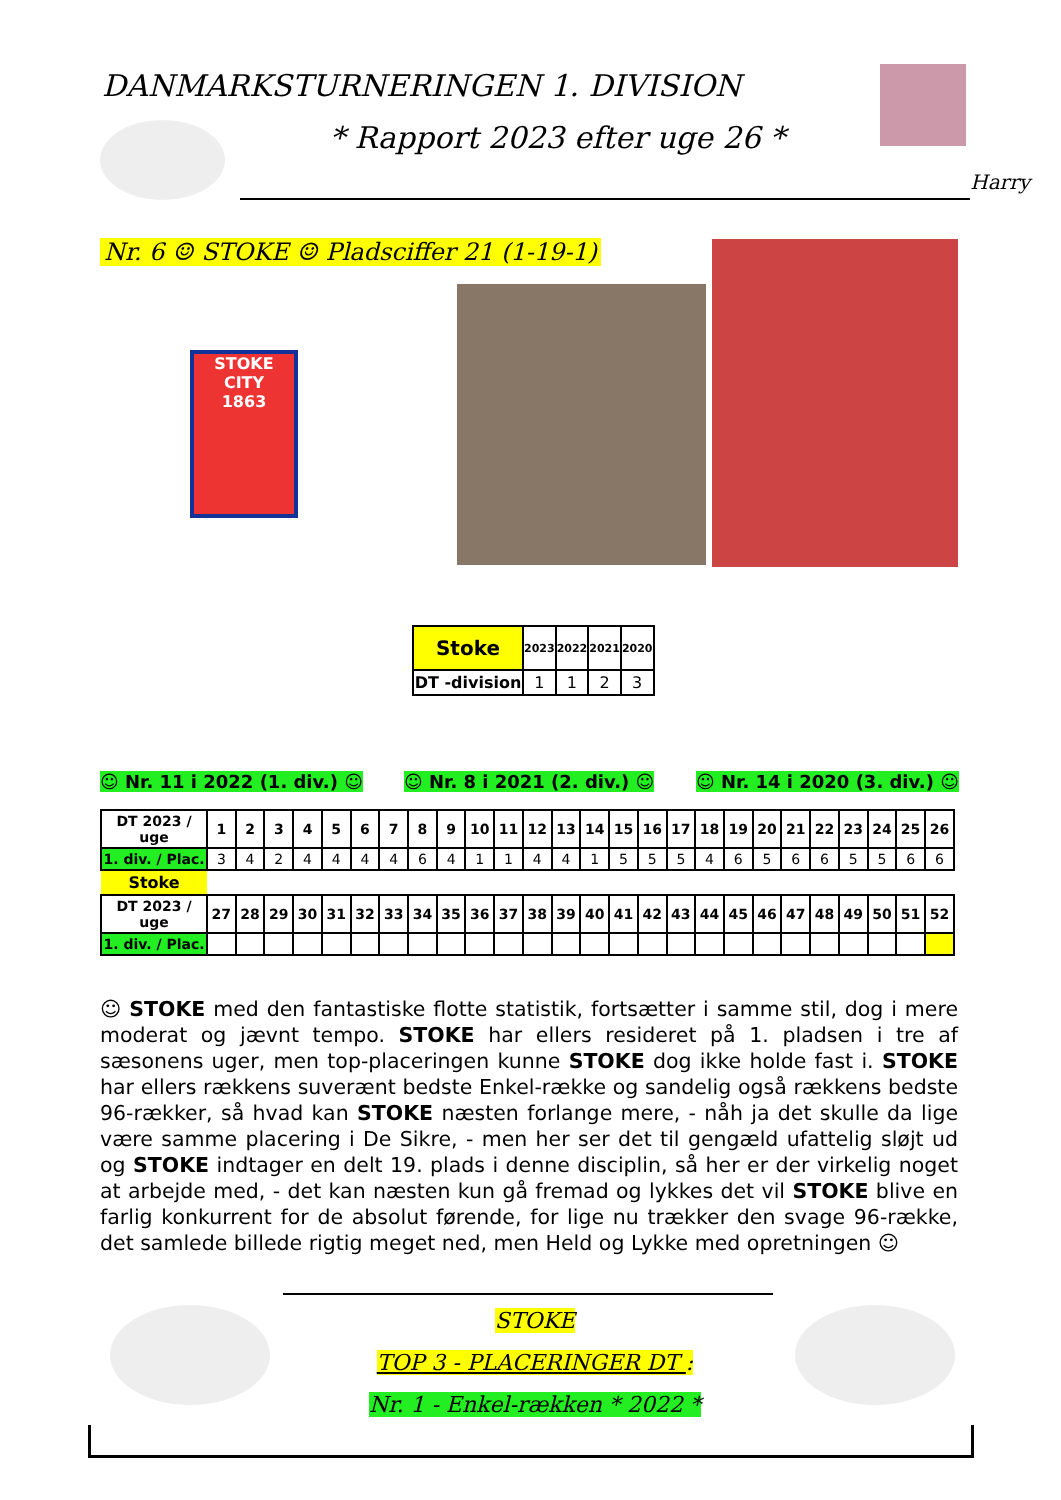DANMARKSTURNERINGEN 1. DIVISION
* Rapport 2023 efter uge 26 *
Harry
Nr. 6 ☺ STOKE ☺ Pladsciffer 21 (1-19-1)
STOKE CITY
1863
| Stoke | 2023 | 2022 | 2021 | 2020 |
| --- | --- | --- | --- | --- |
| DT -division | 1 | 1 | 2 | 3 |
☺ Nr. 11 i 2022 (1. div.) ☺ ☺ Nr. 8 i 2021 (2. div.) ☺ ☺ Nr. 14 i 2020 (3. div.) ☺
| DT 2023 / uge | 1 | 2 | 3 | 4 | 5 | 6 | 7 | 8 | 9 | 10 | 11 | 12 | 13 | 14 | 15 | 16 | 17 | 18 | 19 | 20 | 21 | 22 | 23 | 24 | 25 | 26 |
| --- | --- | --- | --- | --- | --- | --- | --- | --- | --- | --- | --- | --- | --- | --- | --- | --- | --- | --- | --- | --- | --- | --- | --- | --- | --- | --- |
| 1. div. / Plac. | 3 | 4 | 2 | 4 | 4 | 4 | 4 | 6 | 4 | 1 | 1 | 4 | 4 | 1 | 5 | 5 | 5 | 4 | 6 | 5 | 6 | 6 | 5 | 5 | 6 | 6 |
| Stoke | | | | | | | | | | | | | | | | | | | | | | | | | | |
| DT 2023 / uge | 27 | 28 | 29 | 30 | 31 | 32 | 33 | 34 | 35 | 36 | 37 | 38 | 39 | 40 | 41 | 42 | 43 | 44 | 45 | 46 | 47 | 48 | 49 | 50 | 51 | 52 |
| 1. div. / Plac. | | | | | | | | | | | | | | | | | | | | | | | | | | |
☺ STOKE med den fantastiske flotte statistik, fortsætter i samme stil, dog i mere moderat og jævnt tempo. STOKE har ellers resideret på 1. pladsen i tre af sæsonens uger, men top-placeringen kunne STOKE dog ikke holde fast i. STOKE har ellers rækkens suverænt bedste Enkel-række og sandelig også rækkens bedste 96-rækker, så hvad kan STOKE næsten forlange mere, - nåh ja det skulle da lige være samme placering i De Sikre, - men her ser det til gengæld ufattelig sløjt ud og STOKE indtager en delt 19. plads i denne disciplin, så her er der virkelig noget at arbejde med, - det kan næsten kun gå fremad og lykkes det vil STOKE blive en farlig konkurrent for de absolut førende, for lige nu trækker den svage 96-række, det samlede billede rigtig meget ned, men Held og Lykke med opretningen ☺
STOKE
TOP 3 - PLACERINGER DT :
Nr. 1 - Enkel-rækken * 2022 *